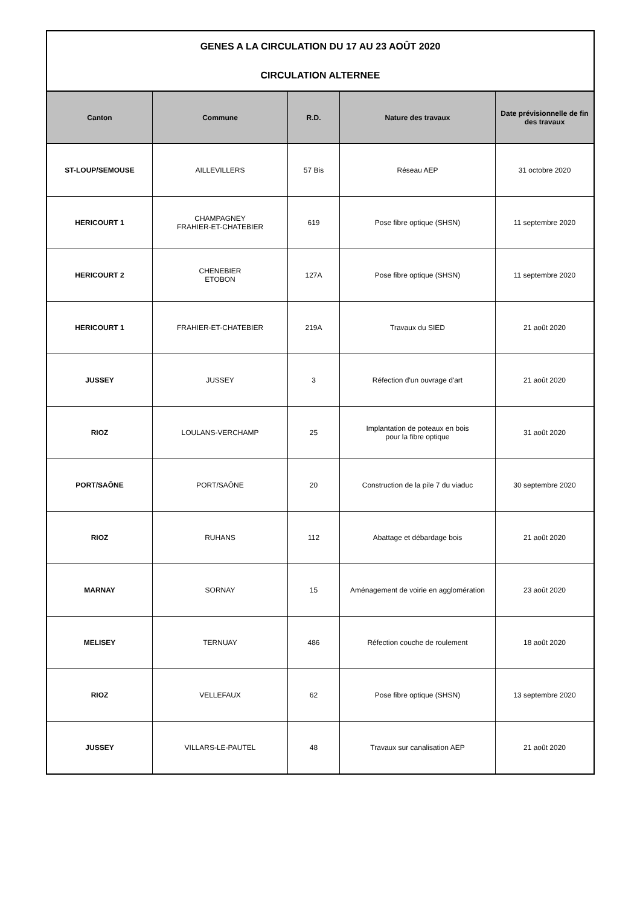| GENES A LA CIRCULATION DU 17 AU 23 AOÛT 2020 CIRCULATION ALTERNEE | | | | |
| Canton | Commune | R.D. | Nature des travaux | Date prévisionnelle de fin des travaux |
| ST-LOUP/SEMOUSE | AILLEVILLERS | 57 Bis | Réseau AEP | 31 octobre 2020 |
| HERICOURT 1 | CHAMPAGNEY FRAHIER-ET-CHATEBIER | 619 | Pose fibre optique (SHSN) | 11 septembre 2020 |
| HERICOURT 2 | CHENEBIER ETOBON | 127A | Pose fibre optique (SHSN) | 11 septembre 2020 |
| HERICOURT 1 | FRAHIER-ET-CHATEBIER | 219A | Travaux du SIED | 21 août 2020 |
| JUSSEY | JUSSEY | 3 | Réfection d'un ouvrage d'art | 21 août 2020 |
| RIOZ | LOULANS-VERCHAMP | 25 | Implantation de poteaux en bois pour la fibre optique | 31 août 2020 |
| PORT/SAÔNE | PORT/SAÔNE | 20 | Construction de la pile 7 du viaduc | 30 septembre 2020 |
| RIOZ | RUHANS | 112 | Abattage et débardage bois | 21 août 2020 |
| MARNAY | SORNAY | 15 | Aménagement de voirie en agglomération | 23 août 2020 |
| MELISEY | TERNUAY | 486 | Réfection couche de roulement | 18 août 2020 |
| RIOZ | VELLEFAUX | 62 | Pose fibre optique (SHSN) | 13 septembre 2020 |
| JUSSEY | VILLARS-LE-PAUTEL | 48 | Travaux sur canalisation AEP | 21 août 2020 |